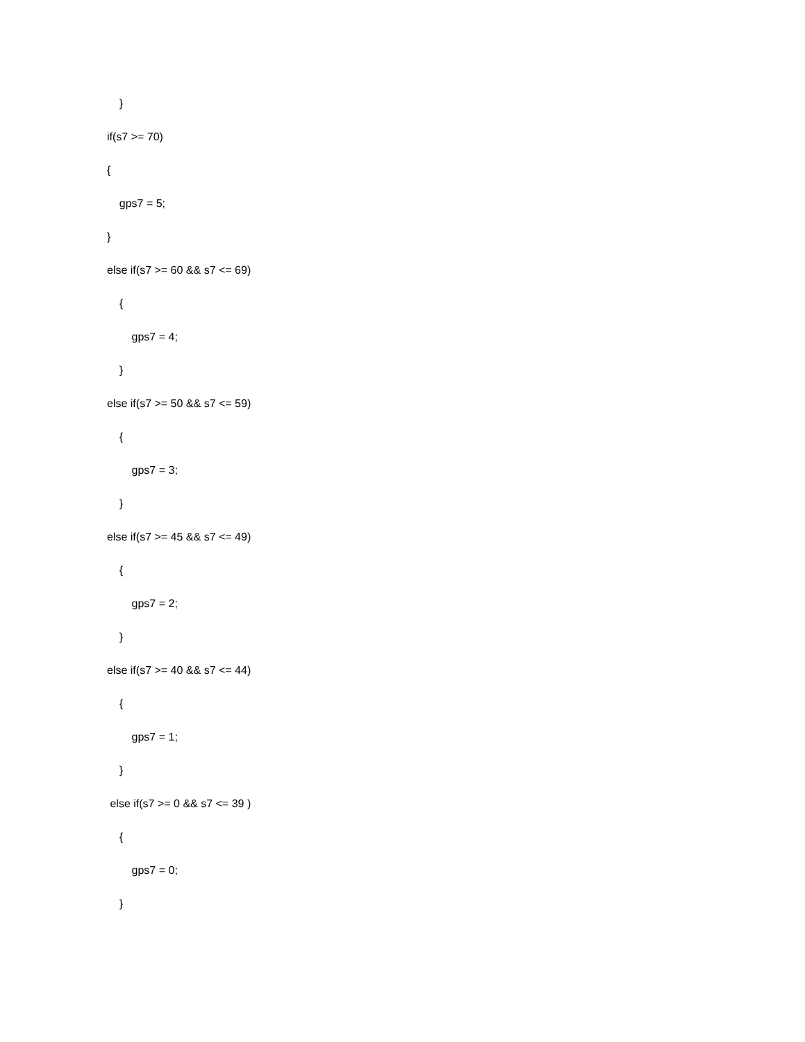}
if(s7 >= 70)
{
gps7 = 5;
}
else if(s7 >= 60 && s7 <= 69)
{
gps7 = 4;
}
else if(s7 >= 50 && s7 <= 59)
{
gps7 = 3;
}
else if(s7 >= 45 && s7 <= 49)
{
gps7 = 2;
}
else if(s7 >= 40 && s7 <= 44)
{
gps7 = 1;
}
else if(s7 >= 0 && s7 <= 39 )
{
gps7 = 0;
}